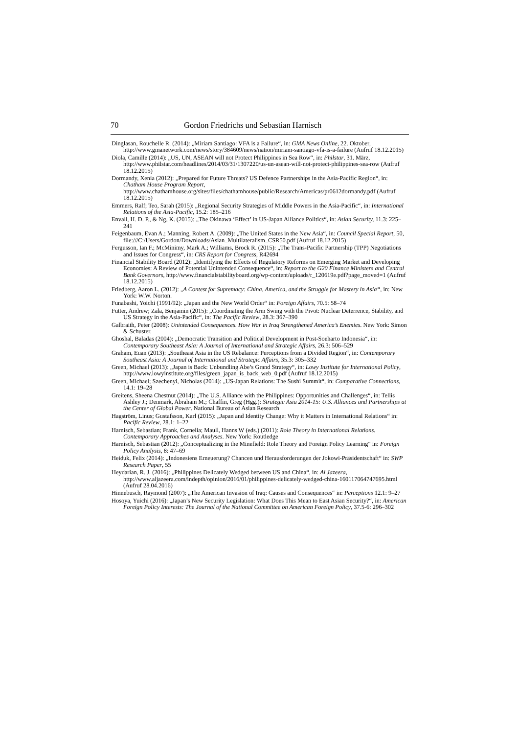70 Gordon Friedrichs und Sebastian Harnisch
Dinglasan, Rouchelle R. (2014): „Miriam Santiago: VFA is a Failure“, in: GMA News Online, 22. Oktober, http://www.gmanetwork.com/news/story/384609/news/nation/miriam-santiago-vfa-is-a-failure (Aufruf 18.12.2015)
Diola, Camille (2014): „US, UN, ASEAN will not Protect Philippines in Sea Row“, in: Philstar, 31. März, http://www.philstar.com/headlines/2014/03/31/1307220/us-un-asean-will-not-protect-philippines-sea-row (Aufruf 18.12.2015)
Dormandy, Xenia (2012): „Prepared for Future Threats? US Defence Partnerships in the Asia-Pacific Region“, in: Chatham House Program Report, http://www.chathamhouse.org/sites/files/chathamhouse/public/Research/Americas/pr0612dormandy.pdf (Aufruf 18.12.2015)
Emmers, Ralf; Teo, Sarah (2015): „Regional Security Strategies of Middle Powers in the Asia-Pacific“, in: International Relations of the Asia-Pacific, 15.2: 185–216
Envall, H. D. P., & Ng, K. (2015): „The Okinawa ‘Effect’ in US-Japan Alliance Politics“, in: Asian Security, 11.3: 225–241
Feigenbaum, Evan A.; Manning, Robert A. (2009): „The United States in the New Asia“, in: Council Special Report, 50, file:///C:/Users/Gordon/Downloads/Asian_Multilateralism_CSR50.pdf (Aufruf 18.12.2015)
Fergusson, Ian F.; McMinimy, Mark A.; Williams, Brock R. (2015): „The Trans-Pacific Partnership (TPP) Negotiations and Issues for Congress“, in: CRS Report for Congress, R42694
Financial Stability Board (2012): „Identifying the Effects of Regulatory Reforms on Emerging Market and Developing Economies: A Review of Potential Unintended Consequence“, in: Report to the G20 Finance Ministers and Central Bank Governors, http://www.financialstabilityboard.org/wp-content/uploads/r_120619e.pdf?page_moved=1 (Aufruf 18.12.2015)
Friedberg, Aaron L. (2012): „A Contest for Supremacy: China, America, and the Struggle for Mastery in Asia“, in: New York: W.W. Norton.
Funabashi, Yoichi (1991/92): „Japan and the New World Order“ in: Foreign Affairs, 70.5: 58–74
Futter, Andrew; Zala, Benjamin (2015): „Coordinating the Arm Swing with the Pivot: Nuclear Deterrence, Stability, and US Strategy in the Asia-Pacific“, in: The Pacific Review, 28.3: 367–390
Galbraith, Peter (2008): Unintended Consequences. How War in Iraq Strengthened America’s Enemies. New York: Simon & Schuster.
Ghoshal, Baladas (2004): „Democratic Transition and Political Development in Post-Soeharto Indonesia“, in: Contemporary Southeast Asia: A Journal of International and Strategic Affairs, 26.3: 506–529
Graham, Euan (2013): „Southeast Asia in the US Rebalance: Perceptions from a Divided Region“, in: Contemporary Southeast Asia: A Journal of International and Strategic Affairs, 35.3: 305–332
Green, Michael (2013): „Japan is Back: Unbundling Abe’s Grand Strategy“, in: Lowy Institute for International Policy, http://www.lowyinstitute.org/files/green_japan_is_back_web_0.pdf (Aufruf 18.12.2015)
Green, Michael; Szechenyi, Nicholas (2014): „US-Japan Relations: The Sushi Summit“, in: Comparative Connections, 14.1: 19–28
Greitens, Sheena Chestnut (2014): „The U.S. Alliance with the Philippines: Opportunities and Challenges“, in: Tellis Ashley J.; Denmark, Abraham M.; Chaffin, Greg (Hgg.): Strategic Asia 2014-15: U.S. Alliances and Partnerships at the Center of Global Power. National Bureau of Asian Research
Hagström, Linus; Gustafsson, Karl (2015): „Japan and Identity Change: Why it Matters in International Relations“ in: Pacific Review, 28.1: 1–22
Harnisch, Sebastian; Frank, Cornelia; Maull, Hanns W (eds.) (2011): Role Theory in International Relations. Contemporary Approaches and Analyses. New York: Routledge
Harnisch, Sebastian (2012): „Conceptualizing in the Minefield: Role Theory and Foreign Policy Learning" in: Foreign Policy Analysis, 8: 47–69
Heiduk, Felix (2014): „Indonesiens Erneuerung? Chancen und Herausforderungen der Jokowi-Präsidentschaft“ in: SWP Research Paper, 55
Heydarian, R. J. (2016): „Philippines Delicately Wedged between US and China“, in: Al Jazeera, http://www.aljazeera.com/indepth/opinion/2016/01/philippines-delicately-wedged-china-160117064747695.html (Aufruf 28.04.2016)
Hinnebusch, Raymond (2007): „The American Invasion of Iraq: Causes and Consequences“ in: Perceptions 12.1: 9–27
Hosoya, Yuichi (2016): „Japan’s New Security Legislation: What Does This Mean to East Asian Security?“, in: American Foreign Policy Interests: The Journal of the National Committee on American Foreign Policy, 37.5-6: 296–302